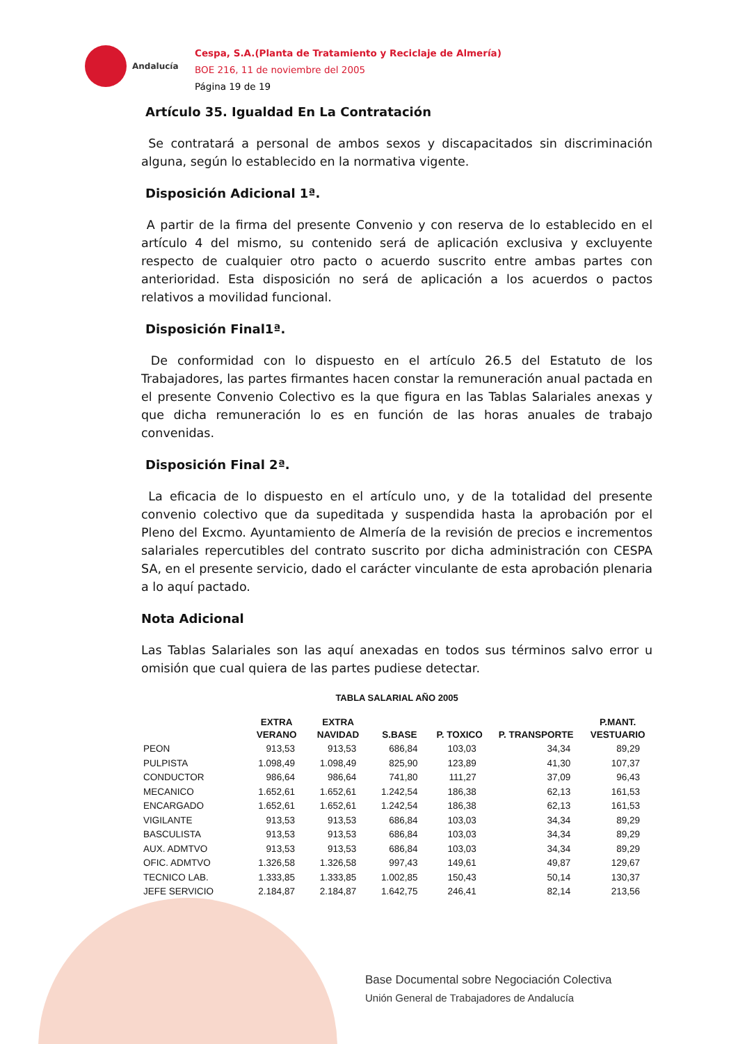Andalucía
Cespa, S.A.(Planta de Tratamiento y Reciclaje de Almería)
BOE 216, 11 de noviembre del 2005
Página 19 de 19
Artículo 35. Igualdad En La Contratación
Se contratará a personal de ambos sexos y discapacitados sin discriminación alguna, según lo establecido en la normativa vigente.
Disposición Adicional 1ª.
A partir de la firma del presente Convenio y con reserva de lo establecido en el artículo 4 del mismo, su contenido será de aplicación exclusiva y excluyente respecto de cualquier otro pacto o acuerdo suscrito entre ambas partes con anterioridad. Esta disposición no será de aplicación a los acuerdos o pactos relativos a movilidad funcional.
Disposición Final1ª.
De conformidad con lo dispuesto en el artículo 26.5 del Estatuto de los Trabajadores, las partes firmantes hacen constar la remuneración anual pactada en el presente Convenio Colectivo es la que figura en las Tablas Salariales anexas y que dicha remuneración lo es en función de las horas anuales de trabajo convenidas.
Disposición Final 2ª.
La eficacia de lo dispuesto en el artículo uno, y de la totalidad del presente convenio colectivo que da supeditada y suspendida hasta la aprobación por el Pleno del Excmo. Ayuntamiento de Almería de la revisión de precios e incrementos salariales repercutibles del contrato suscrito por dicha administración con CESPA SA, en el presente servicio, dado el carácter vinculante de esta aprobación plenaria a lo aquí pactado.
Nota Adicional
Las Tablas Salariales son las aquí anexadas en todos sus términos salvo error u omisión que cual quiera de las partes pudiese detectar.
TABLA SALARIAL AÑO 2005
| | EXTRA VERANO | EXTRA NAVIDAD | S.BASE | P. TOXICO | P. TRANSPORTE | P.MANT. VESTUARIO |
| --- | --- | --- | --- | --- | --- | --- |
| PEON | 913,53 | 913,53 | 686,84 | 103,03 | 34,34 | 89,29 |
| PULPISTA | 1.098,49 | 1.098,49 | 825,90 | 123,89 | 41,30 | 107,37 |
| CONDUCTOR | 986,64 | 986,64 | 741,80 | 111,27 | 37,09 | 96,43 |
| MECANICO | 1.652,61 | 1.652,61 | 1.242,54 | 186,38 | 62,13 | 161,53 |
| ENCARGADO | 1.652,61 | 1.652,61 | 1.242,54 | 186,38 | 62,13 | 161,53 |
| VIGILANTE | 913,53 | 913,53 | 686,84 | 103,03 | 34,34 | 89,29 |
| BASCULISTA | 913,53 | 913,53 | 686,84 | 103,03 | 34,34 | 89,29 |
| AUX. ADMTVO | 913,53 | 913,53 | 686,84 | 103,03 | 34,34 | 89,29 |
| OFIC. ADMTVO | 1.326,58 | 1.326,58 | 997,43 | 149,61 | 49,87 | 129,67 |
| TECNICO LAB. | 1.333,85 | 1.333,85 | 1.002,85 | 150,43 | 50,14 | 130,37 |
| JEFE SERVICIO | 2.184,87 | 2.184,87 | 1.642,75 | 246,41 | 82,14 | 213,56 |
Base Documental sobre Negociación Colectiva
Unión General de Trabajadores de Andalucía